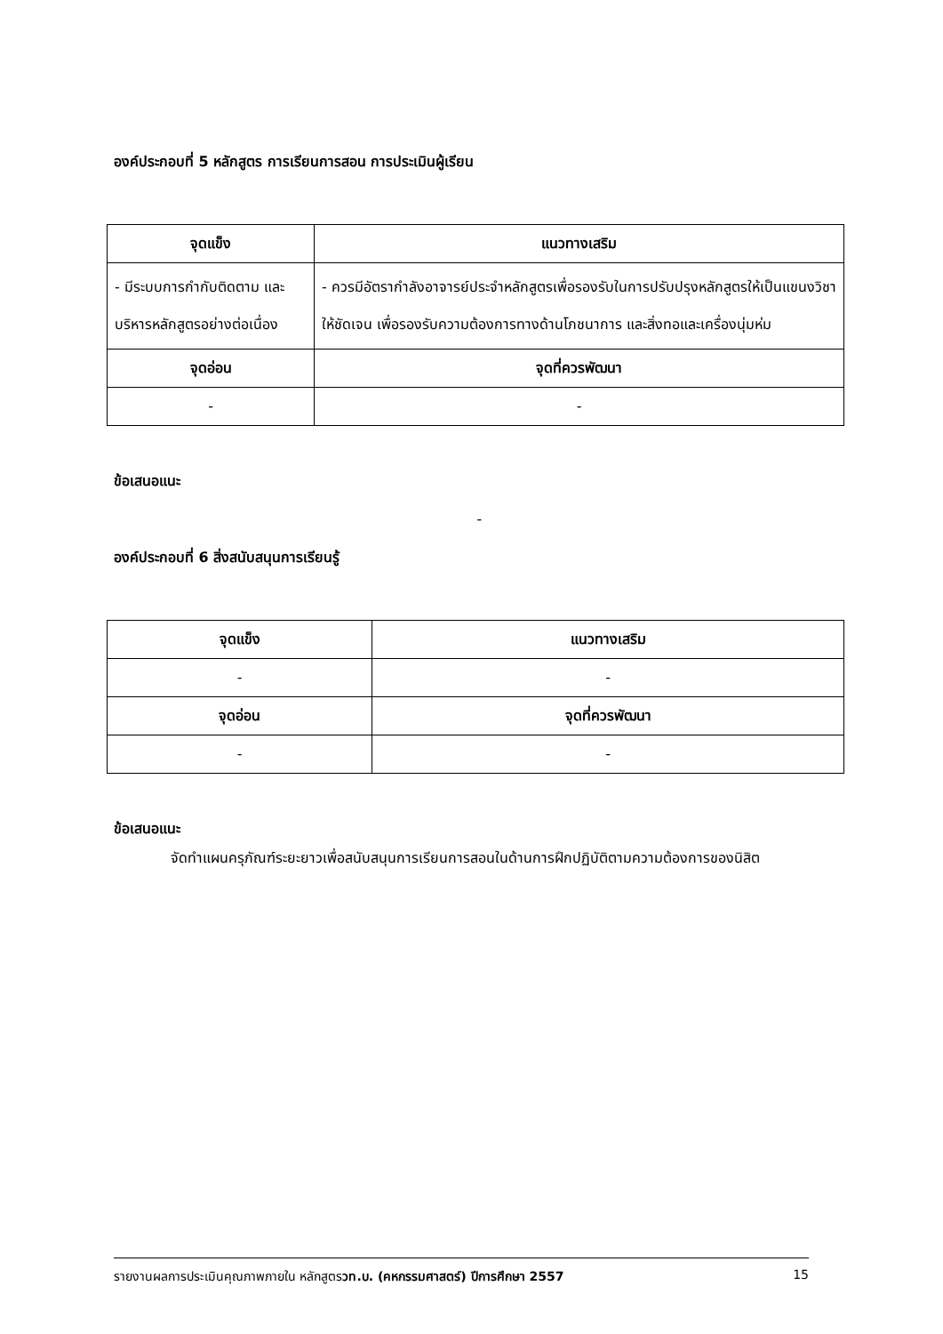องค์ประกอบที่ 5 หลักสูตร การเรียนการสอน การประเมินผู้เรียน
| จุดแข็ง | แนวทางเสริม |
| --- | --- |
| - มีระบบการกำกับติดตาม และบริหารหลักสูตรอย่างต่อเนื่อง | - ควรมีอัตรากำลังอาจารย์ประจำหลักสูตรเพื่อรองรับในการปรับปรุงหลักสูตรให้เป็นแขนงวิชาให้ชัดเจน เพื่อรองรับความต้องการทางด้านโภชนาการ และสิ่งทอและเครื่องนุ่มห่ม |
| จุดอ่อน | จุดที่ควรพัฒนา |
| - | - |
ข้อเสนอแนะ
-
องค์ประกอบที่ 6 สิ่งสนับสนุนการเรียนรู้
| จุดแข็ง | แนวทางเสริม |
| --- | --- |
| - | - |
| จุดอ่อน | จุดที่ควรพัฒนา |
| - | - |
ข้อเสนอแนะ
จัดทำแผนครุภัณฑ์ระยะยาวเพื่อสนับสนุนการเรียนการสอนในด้านการฝึกปฏิบัติตามความต้องการของนิสิต
รายงานผลการประเมินคุณภาพภายใน หลักสูตรวท.บ. (คหกรรมศาสตร์) ปีการศึกษา 2557 15